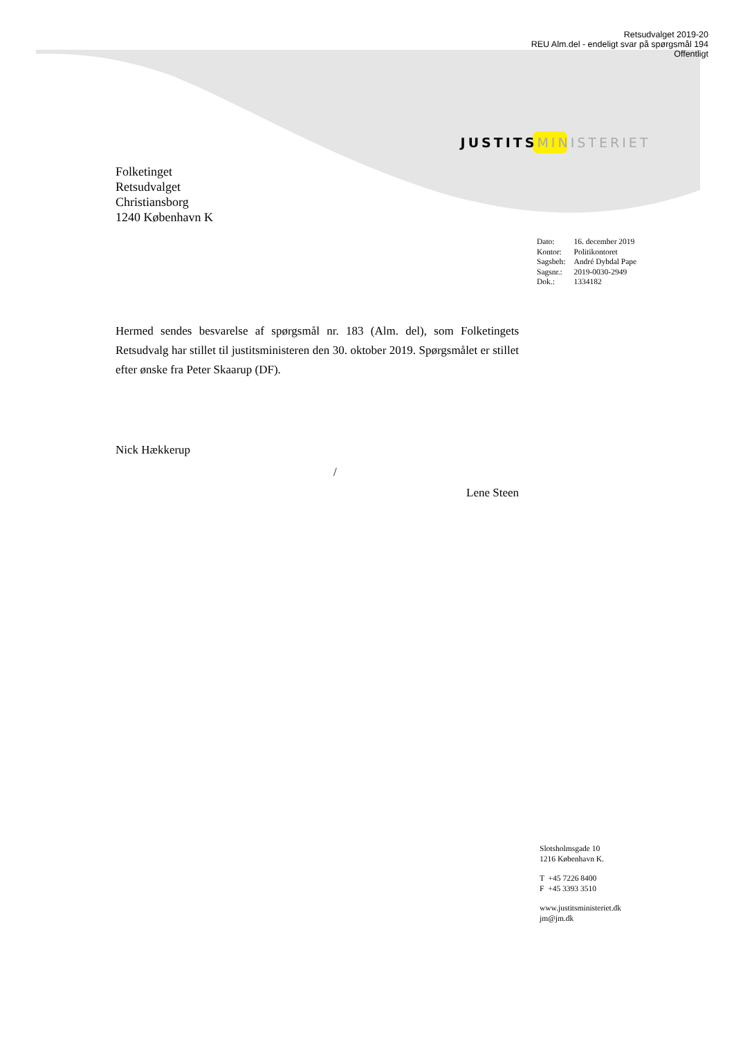Retsudvalget 2019-20
REU Alm.del - endeligt svar på spørgsmål 194
Offentligt
JUSTITS MINISTERIET
Folketinget
Retsudvalget
Christiansborg
1240 København K
| Dato: | 16. december 2019 |
| Kontor: | Politikontoret |
| Sagsbeh: | André Dybdal Pape |
| Sagsnr.: | 2019-0030-2949 |
| Dok.: | 1334182 |
Hermed sendes besvarelse af spørgsmål nr. 183 (Alm. del), som Folketingets Retsudvalg har stillet til justitsministeren den 30. oktober 2019. Spørgsmålet er stillet efter ønske fra Peter Skaarup (DF).
Nick Hækkerup
/
Lene Steen
Slotsholmsgade 10
1216 København K.
T +45 7226 8400
F +45 3393 3510
www.justitsministeriet.dk
jm@jm.dk